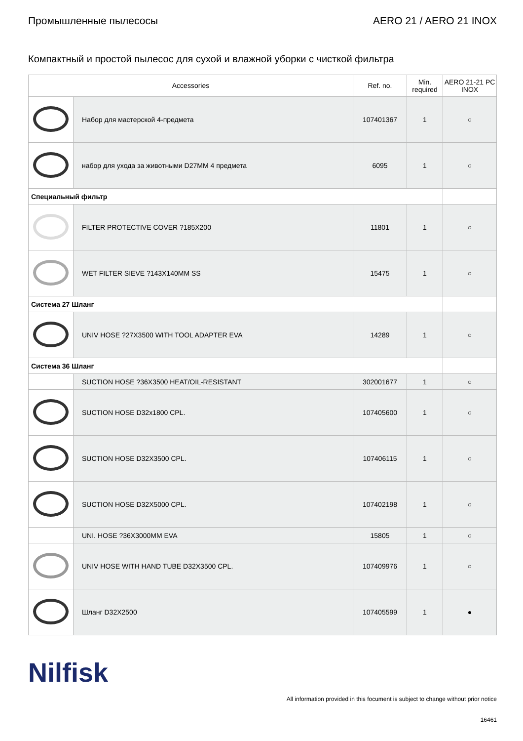Промышленные пылесосы AERO 21 / AERO 21 INOX
Компактный и простой пылесос для сухой и влажной уборки с чисткой фильтра
| Accessories | | Ref. no. | Min. required | AERO 21-21 PC INOX |
| --- | --- | --- | --- | --- |
| | Набор для мастерской 4-предмета | 107401367 | 1 | ○ |
| | набор для ухода за животными D27MM 4 предмета | 6095 | 1 | ○ |
| Специальный фильтр | | | | |
| | FILTER PROTECTIVE COVER ?185X200 | 11801 | 1 | ○ |
| | WET FILTER SIEVE ?143X140MM SS | 15475 | 1 | ○ |
| Система 27 Шланг | | | | |
| | UNIV HOSE ?27X3500 WITH TOOL ADAPTER EVA | 14289 | 1 | ○ |
| Система 36 Шланг | | | | |
| | SUCTION HOSE ?36X3500 HEAT/OIL-RESISTANT | 302001677 | 1 | ○ |
| | SUCTION HOSE D32x1800 CPL. | 107405600 | 1 | ○ |
| | SUCTION HOSE D32X3500 CPL. | 107406115 | 1 | ○ |
| | SUCTION HOSE D32X5000 CPL. | 107402198 | 1 | ○ |
| | UNI. HOSE ?36X3000MM EVA | 15805 | 1 | ○ |
| | UNIV HOSE WITH HAND TUBE D32X3500 CPL. | 107409976 | 1 | ○ |
| | Шланг D32X2500 | 107405599 | 1 | ● |
Nilfisk
All information provided in this focument is subject to change without prior notice
16461